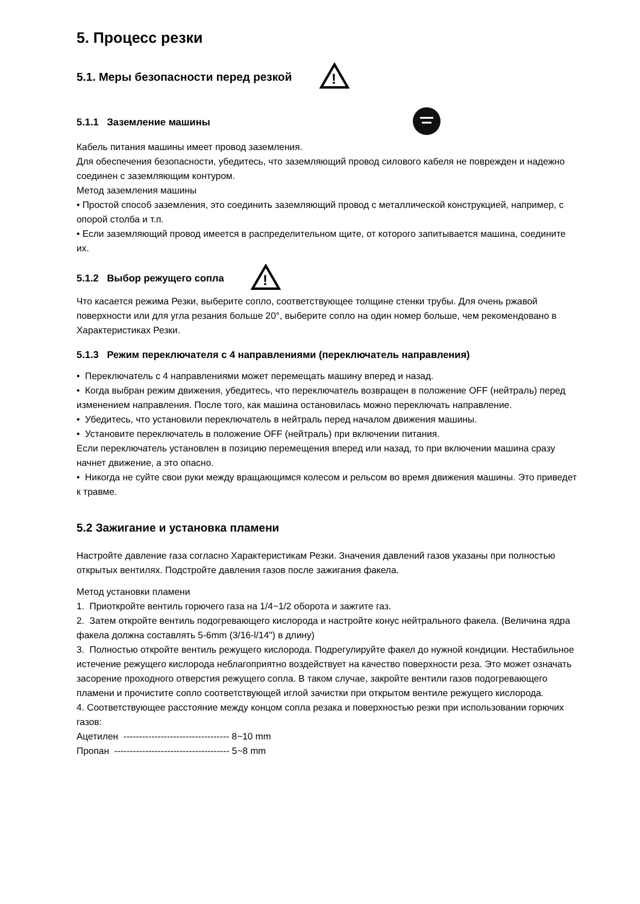5. Процесс резки
5.1. Меры безопасности перед резкой
!
5.1.1 Заземление машины
Кабель питания машины имеет провод заземления.
Для обеспечения безопасности, убедитесь, что заземляющий провод силового кабеля не поврежден и надежно соединен с заземляющим контуром.
Метод заземления машины
• Простой способ заземления, это соединить заземляющий провод с металлической конструкцией, например, с опорой столба и т.п.
• Если заземляющий провод имеется в распределительном щите, от которого запитывается машина, соедините их.
5.1.2 Выбор режущего сопла
!
Что касается режима Резки, выберите сопло, соответствующее толщине стенки трубы. Для очень ржавой поверхности или для угла резания больше 20°, выберите сопло на один номер больше, чем рекомендовано в Характеристиках Резки.
5.1.3 Режим переключателя с 4 направлениями (переключатель направления)
• Переключатель с 4 направлениями может перемещать машину вперед и назад.
• Когда выбран режим движения, убедитесь, что переключатель возвращен в положение OFF (нейтраль) перед изменением направления. После того, как машина остановилась можно переключать направление.
• Убедитесь, что установили переключатель в нейтраль перед началом движения машины.
• Установите переключатель в положение OFF (нейтраль) при включении питания.
Если переключатель установлен в позицию перемещения вперед или назад, то при включении машина сразу начнет движение, а это опасно.
• Никогда не суйте свои руки между вращающимся колесом и рельсом во время движения машины. Это приведет к травме.
5.2 Зажигание и установка пламени
Настройте давление газа согласно Характеристикам Резки. Значения давлений газов указаны при полностью открытых вентилях. Подстройте давления газов после зажигания факела.
Метод установки пламени
1. Приоткройте вентиль горючего газа на 1/4~1/2 оборота и зажгите газ.
2. Затем откройте вентиль подогревающего кислорода и настройте конус нейтрального факела. (Величина ядра факела должна составлять 5-6mm (3/16-l/14") в длину)
3. Полностью откройте вентиль режущего кислорода. Подрегулируйте факел до нужной кондиции. Нестабильное истечение режущего кислорода неблагоприятно воздействует на качество поверхности реза. Это может означать засорение проходного отверстия режущего сопла. В таком случае, закройте вентили газов подогревающего пламени и прочистите сопло соответствующей иглой зачистки при открытом вентиле режущего кислорода.
4. Соответствующее расстояние между концом сопла резака и поверхностью резки при использовании горючих газов:
Ацетилен ---------------------------------- 8~10 mm
Пропан ------------------------------------- 5~8 mm